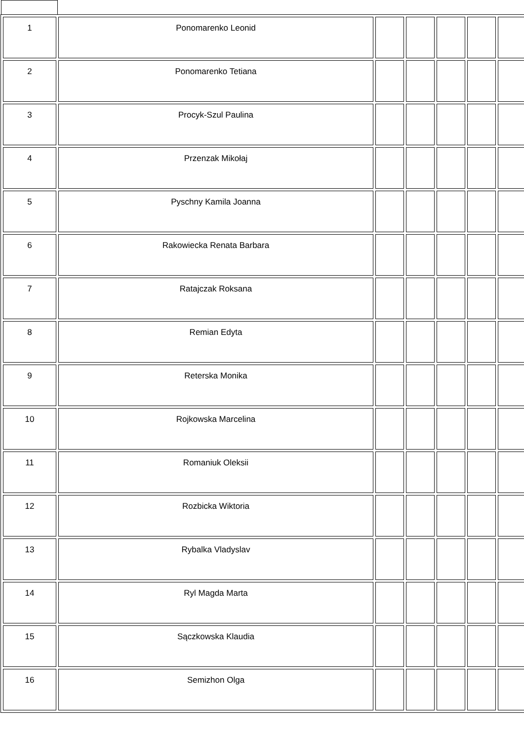| 1 | Ponomarenko Leonid | | | | | |
| 2 | Ponomarenko Tetiana | | | | | |
| 3 | Procyk-Szul Paulina | | | | | |
| 4 | Przenzak Mikołaj | | | | | |
| 5 | Pyschny Kamila Joanna | | | | | |
| 6 | Rakowiecka Renata Barbara | | | | | |
| 7 | Ratajczak Roksana | | | | | |
| 8 | Remian Edyta | | | | | |
| 9 | Reterska Monika | | | | | |
| 10 | Rojkowska Marcelina | | | | | |
| 11 | Romaniuk Oleksii | | | | | |
| 12 | Rozbicka Wiktoria | | | | | |
| 13 | Rybalka Vladyslav | | | | | |
| 14 | Ryl Magda Marta | | | | | |
| 15 | Sączkowska Klaudia | | | | | |
| 16 | Semizhon Olga | | | | | |